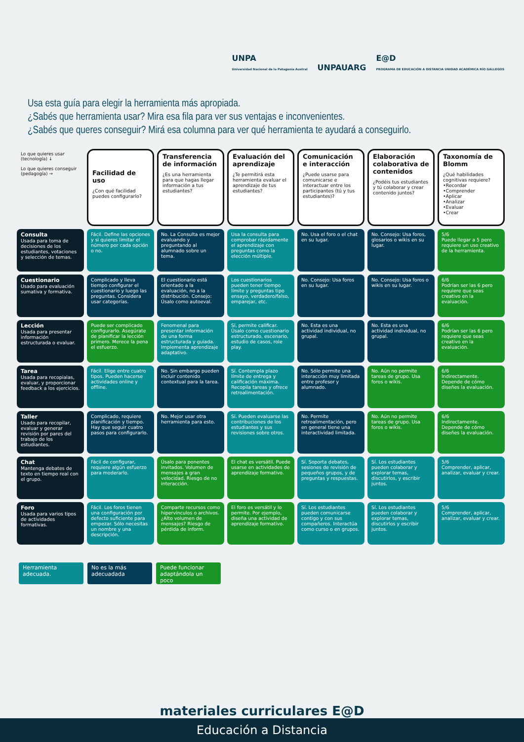UNPA
Universidad Nacional de la Patagonia Austral
UNPAUARG
E@D
PROGRAMA DE EDUCACIÓN A DISTANCIA UNIDAD ACADÉMICA RÍO GALLEGOS
Usa esta guía para elegir la herramienta más apropiada.
¿Sabés que herramienta usar? Mira esa fila para ver sus ventajas e inconvenientes.
¿Sabés que queres conseguir? Mirá esa columna para ver qué herramienta te ayudará a conseguirlo.
| Lo que quieres usar (tecnología) ↓ Lo que quieres conseguir (pedagogía) → | Facilidad de uso ¿Con qué facilidad puedes configurarlo? | Transferencia de información ¿Es una herramienta para que hagas llegar información a tus estudiantes? | Evaluación del aprendizaje ¿Te permitirá esta herramienta evaluar el aprendizaje de tus estudiantes? | Comunicación e interacción ¿Puede usarse para comunicarse e interactuar entre los participantes (tú y tus estudiantes)? | Elaboración colaborativa de contenidos ¿Podéis tus estudiantes y tú colaborar y crear contenido juntos? | Taxonomía de Blomm ¿Qué habilidades cognitivas requiere? •Recordar •Comprender •Aplicar •Analizar •Evaluar •Crear |
| --- | --- | --- | --- | --- | --- | --- |
| Consulta Usada para toma de decisiones de los estudiantes, votaciones y selección de temas. | Fácil. Define las opciones y si quieres limitar el número por cada opción o no. | No. La Consulta es mejor evaluando y preguntando al alumnado sobre un tema. | Usa la consulta para comprobar rápidamente el aprendizaje con preguntas como la elección múltiple. | No. Usa el foro o el chat en su lugar. | No. Consejo: Usa foros, glosarios o wikis en su lugar. | 5/6 Puede llegar a 5 pero requiere un uso creativo de la herramienta. |
| Cuestionario Usado para evaluación sumativa y formativa. | Complicado y lleva tiempo configurar el cuestionario y luego las preguntas. Considera usar categorías. | El cuestionario está orientado a la evaluación, no a la distribución. Consejo: Úsalo como autoeval. | Los cuestionarios pueden tener tiempo límite y preguntas tipo ensayo, verdadero/falso, emparejar, etc. | No. Consejo: Usa foros en su lugar. | No. Consejo: Usa foros o wikis en su lugar. | 6/6 Podrían ser las 6 pero requiere que seas creativo en la evaluación. |
| Lección Usada para presentar información estructurada o evaluar. | Puede ser complicado configurarlo. Asegúrate de planificar la lección primero. Merece la pena el esfuerzo. | Fenomenal para presentar información de una forma estructurada y guiada. Implementa aprendizaje adaptativo. | Sí, permite calificar. Úsalo como cuestionario estructurado, escenario, estudio de casos, role play. | No. Esta es una actividad individual, no grupal. | No. Esta es una actividad individual, no grupal. | 6/6 Podrían ser las 6 pero requiere que seas creativo en la evaluación. |
| Tarea Usada para recopialas, evaluar, y proporcionar feedback a los ejercicios. | Fácil. Elige entre cuatro tipos. Pueden hacerse actividades online y offline. | No. Sin embargo pueden incluir contenido contextual para la tarea. | Sí. Contempla plazo límite de entrega y calificación máxima. Recopila tareas y ofrece retroalimentación. | No. Sólo permite una interacción muy limitada entre profesor y alumnado. | No. Aún no permite tareas de grupo. Usa foros o wikis. | 6/6 Indirectamente. Depende de cómo diseñes la evaluación. |
| Taller Usado para recopilar, evaluar y generar revisión por pares del trabajo de los estudiantes. | Complicado, requiere planificación y tiempo. Hay que seguir cuatro pasos para configurarlo. | No. Mejor usar otra herramienta para esto. | Sí. Pueden evaluarse las contribuciones de los estudiantes y sus revisiones sobre otros. | No. Permite retroalimentación, pero en general tiene una interactividad limitada. | No. Aún no permite tareas de grupo. Usa foros o wikis. | 6/6 Indirectamente. Depende de cómo diseñes la evaluación. |
| Chat Mantenga debates de texto en tiempo real con el grupo. | Fácil de configurar, requiere algún esfuerzo para moderarlo. | Úsalo para ponentes invitados. Volumen de mensajes a gran velocidad. Riesgo de no interacción. | El chat es versátil. Puede usarse en actividades de aprendizaje formativo. | Sí. Soporta debates, sesiones de revisión de pequeños grupos, y de preguntas y respuestas. | Sí. Los estudiantes pueden colaborar y explorar temas, discutirlos, y escribir juntos. | 5/6 Comprender, aplicar, analizar, evaluar y crear. |
| Foro Usada para varios tipos de actividades formativas. | Fácil. Los foros tienen una configuración por defecto suficiente para empezar. Sólo necesitas un nombre y una descripción. | Comparte recursos como hipervínculos o archivos. ¿Alto volumen de mensajes? Riesgo de pérdida de inform. | El foro es versátil y lo permite. Por ejemplo, diseña una actividad de aprendizaje formativo. | Sí. Los estudiantes pueden comunicarse contigo y con sus compañeros. Interactúa como curso o en grupos. | Sí. Los estudiantes pueden colaborar y explorar temas, discutirlos y escribir juntos. | 5/6 Comprender, aplicar, analizar, evaluar y crear. |
Herramienta adecuada.
No es la más adecuadada
Puede funcionar adaptándola un poco
materiales curriculares E@D
Educación a Distancia